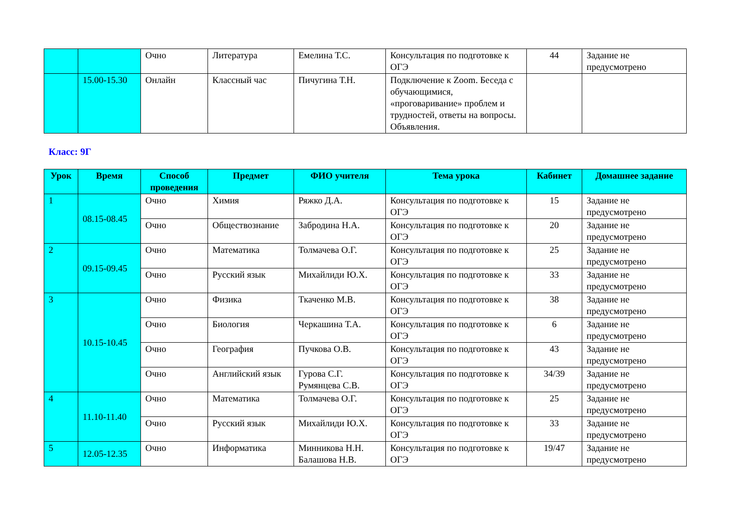| | | Очно | Литература | Емелина Т.С. | Консультация по подготовке к ОГЭ | 44 | Задание не предусмотрено |
| | 15.00-15.30 | Онлайн | Классный час | Пичугина Т.Н. | Подключение к Zoom. Беседа с обучающимися, «проговаривание» проблем и трудностей, ответы на вопросы. Объявления. | | |
Класс: 9Г
| Урок | Время | Способ проведения | Предмет | ФИО учителя | Тема урока | Кабинет | Домашнее задание |
| --- | --- | --- | --- | --- | --- | --- | --- |
| 1 | 08.15-08.45 | Очно | Химия | Ряжко Д.А. | Консультация по подготовке к ОГЭ | 15 | Задание не предусмотрено |
| | | Очно | Обществознание | Забродина Н.А. | Консультация по подготовке к ОГЭ | 20 | Задание не предусмотрено |
| 2 | 09.15-09.45 | Очно | Математика | Толмачева О.Г. | Консультация по подготовке к ОГЭ | 25 | Задание не предусмотрено |
| | | Очно | Русский язык | Михайлиди Ю.Х. | Консультация по подготовке к ОГЭ | 33 | Задание не предусмотрено |
| 3 | 10.15-10.45 | Очно | Физика | Ткаченко М.В. | Консультация по подготовке к ОГЭ | 38 | Задание не предусмотрено |
| | | Очно | Биология | Черкашина Т.А. | Консультация по подготовке к ОГЭ | 6 | Задание не предусмотрено |
| | | Очно | География | Пучкова О.В. | Консультация по подготовке к ОГЭ | 43 | Задание не предусмотрено |
| | | Очно | Английский язык | Гурова С.Г. Румянцева С.В. | Консультация по подготовке к ОГЭ | 34/39 | Задание не предусмотрено |
| 4 | 11.10-11.40 | Очно | Математика | Толмачева О.Г. | Консультация по подготовке к ОГЭ | 25 | Задание не предусмотрено |
| | | Очно | Русский язык | Михайлиди Ю.Х. | Консультация по подготовке к ОГЭ | 33 | Задание не предусмотрено |
| 5 | 12.05-12.35 | Очно | Информатика | Минникова Н.Н. Балашова Н.В. | Консультация по подготовке к ОГЭ | 19/47 | Задание не предусмотрено |